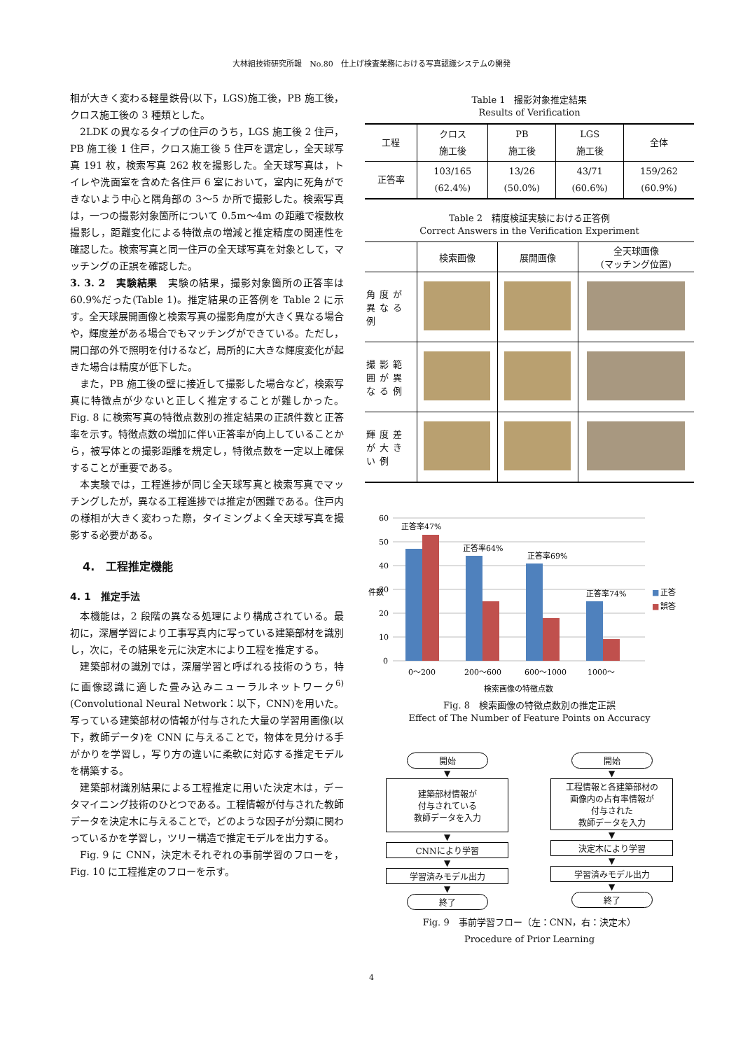大林組技術研究所報　No.80　仕上げ検査業務における写真認識システムの開発
相が大きく変わる軽量鉄骨(以下，LGS)施工後，PB 施工後，クロス施工後の 3 種類とした。
2LDK の異なるタイプの住戸のうち，LGS 施工後 2 住戸，PB 施工後 1 住戸，クロス施工後 5 住戸を選定し，全天球写真 191 枚，検索写真 262 枚を撮影した。全天球写真は，トイレや洗面室を含めた各住戸 6 室において，室内に死角ができないよう中心と隅角部の 3～5 か所で撮影した。検索写真は，一つの撮影対象箇所について 0.5m～4m の距離で複数枚撮影し，距離変化による特徴点の増減と推定精度の関連性を確認した。検索写真と同一住戸の全天球写真を対象として，マッチングの正誤を確認した。
3. 3. 2　実験結果　実験の結果，撮影対象箇所の正答率は 60.9%だった(Table 1)。推定結果の正答例を Table 2 に示す。全天球展開画像と検索写真の撮影角度が大きく異なる場合や，輝度差がある場合でもマッチングができている。ただし，開口部の外で照明を付けるなど，局所的に大きな輝度変化が起きた場合は精度が低下した。
また，PB 施工後の壁に接近して撮影した場合など，検索写真に特徴点が少ないと正しく推定することが難しかった。Fig. 8 に検索写真の特徴点数別の推定結果の正誤件数と正答率を示す。特徴点数の増加に伴い正答率が向上していることから，被写体との撮影距離を規定し，特徴点数を一定以上確保することが重要である。
本実験では，工程進捗が同じ全天球写真と検索写真でマッチングしたが，異なる工程進捗では推定が困難である。住戸内の様相が大きく変わった際，タイミングよく全天球写真を撮影する必要がある。
4.　工程推定機能
4. 1　推定手法
本機能は，2 段階の異なる処理により構成されている。最初に，深層学習により工事写真内に写っている建築部材を識別し，次に，その結果を元に決定木により工程を推定する。
建築部材の識別では，深層学習と呼ばれる技術のうち，特に画像認識に適した畳み込みニューラルネットワーク<sup>6)</sup>(Convolutional Neural Network：以下，CNN)を用いた。写っている建築部材の情報が付与された大量の学習用画像(以下，教師データ)を CNN に与えることで，物体を見分ける手がかりを学習し，写り方の違いに柔軟に対応する推定モデルを構築する。
建築部材識別結果による工程推定に用いた決定木は，データマイニング技術のひとつである。工程情報が付与された教師データを決定木に与えることで，どのような因子が分類に関わっているかを学習し，ツリー構造で推定モデルを出力する。
Fig. 9 に CNN，決定木それぞれの事前学習のフローを，Fig. 10 に工程推定のフローを示す。
Table 1　撮影対象推定結果
Results of Verification
| 工程 | クロス 施工後 | PB 施工後 | LGS 施工後 | 全体 |
| --- | --- | --- | --- | --- |
| 正答率 | 103/165 (62.4%) | 13/26 (50.0%) | 43/71 (60.6%) | 159/262 (60.9%) |
Table 2　精度検証実験における正答例
Correct Answers in the Verification Experiment
| | 検索画像 | 展開画像 | 全天球画像 (マッチング位置) |
| --- | --- | --- | --- |
| 角度が異なる例 | | | |
| 撮影範囲が異なる例 | | | |
| 輝度差が大きい例 | | | |
60
50
40
30
20
10
0
件数
正答率47%
正答率64%
正答率69%
正答率74%
0～200
200～600
600～1000
1000～
検索画像の特徴点数
■
正答
■
誤答
Fig. 8　検索画像の特徴点数別の推定正誤
Effect of The Number of Feature Points on Accuracy
開始
▼
建築部材情報が
付与されている
教師データを入力
▼
CNNにより学習
▼
学習済みモデル出力
▼
終了
開始
▼
工程情報と各建築部材の
画像内の占有率情報が
付与された
教師データを入力
▼
決定木により学習
▼
学習済みモデル出力
▼
終了
Fig. 9　事前学習フロー（左：CNN，右：決定木）
Procedure of Prior Learning
4